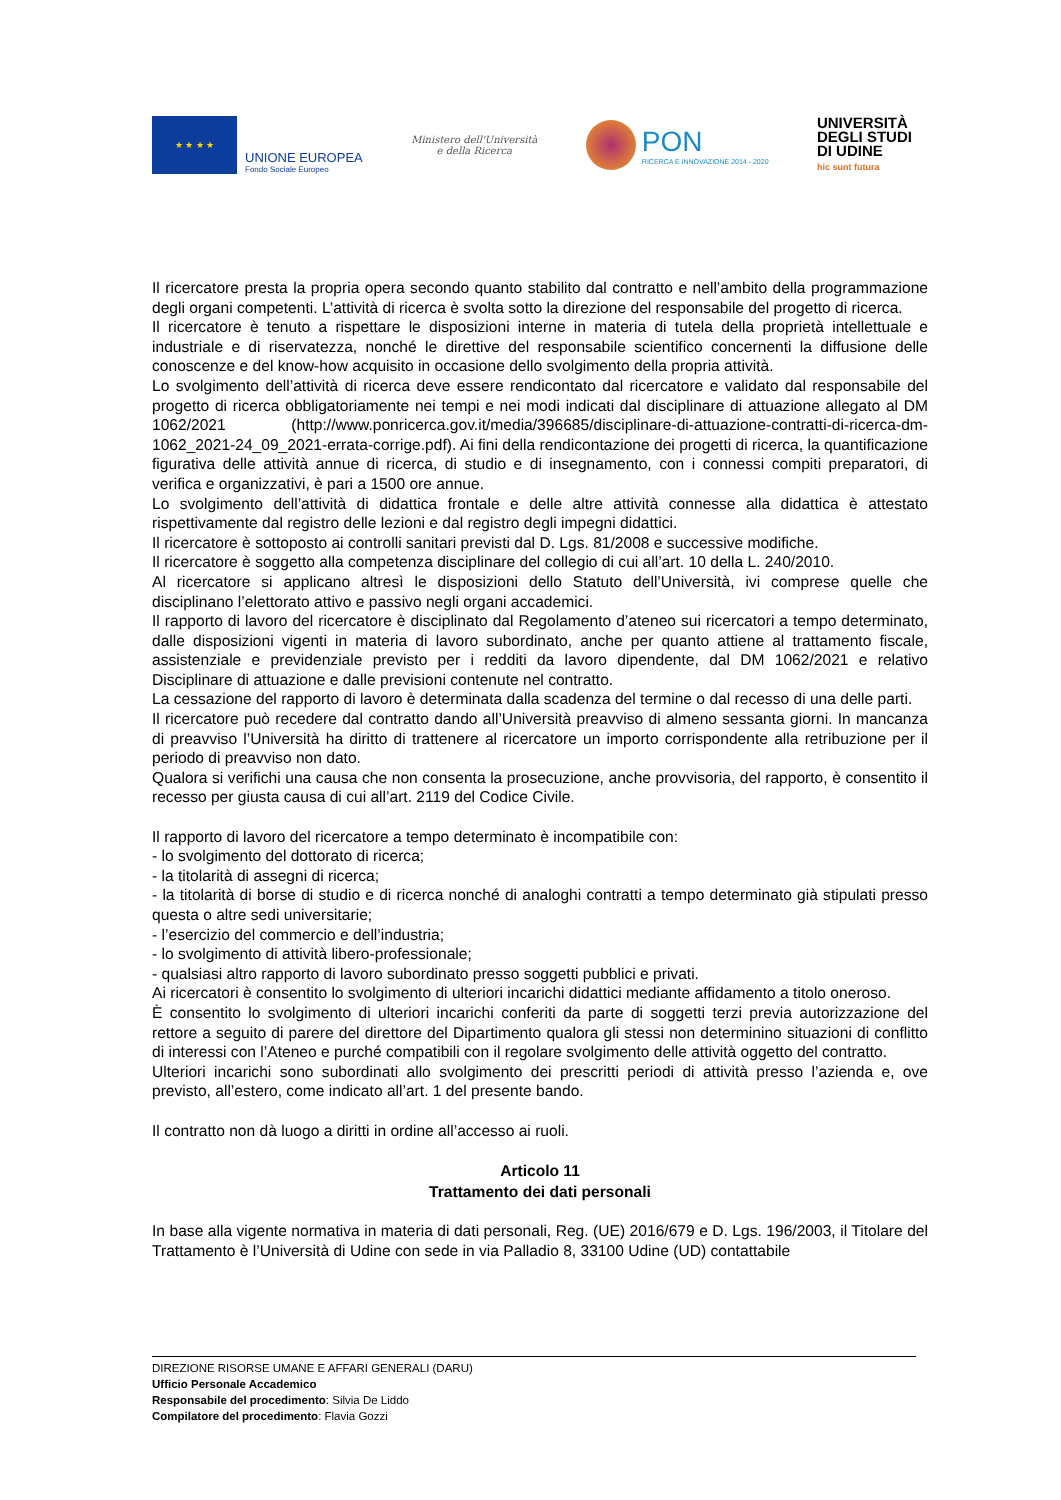★ ★ ★ ★
UNIONE EUROPEA
Fondo Sociale Europeo
Ministero dell'Università
e della Ricerca
PON
RICERCA E INNOVAZIONE 2014 - 2020
UNIVERSITÀ
DEGLI STUDI
DI UDINE
hic sunt futura
Il ricercatore presta la propria opera secondo quanto stabilito dal contratto e nell’ambito della programmazione degli organi competenti. L’attività di ricerca è svolta sotto la direzione del responsabile del progetto di ricerca.
Il ricercatore è tenuto a rispettare le disposizioni interne in materia di tutela della proprietà intellettuale e industriale e di riservatezza, nonché le direttive del responsabile scientifico concernenti la diffusione delle conoscenze e del know-how acquisito in occasione dello svolgimento della propria attività.
Lo svolgimento dell’attività di ricerca deve essere rendicontato dal ricercatore e validato dal responsabile del progetto di ricerca obbligatoriamente nei tempi e nei modi indicati dal disciplinare di attuazione allegato al DM 1062/2021 (http://www.ponricerca.gov.it/media/396685/disciplinare-di-attuazione-contratti-di-ricerca-dm-1062_2021-24_09_2021-errata-corrige.pdf). Ai fini della rendicontazione dei progetti di ricerca, la quantificazione figurativa delle attività annue di ricerca, di studio e di insegnamento, con i connessi compiti preparatori, di verifica e organizzativi, è pari a 1500 ore annue.
Lo svolgimento dell’attività di didattica frontale e delle altre attività connesse alla didattica è attestato rispettivamente dal registro delle lezioni e dal registro degli impegni didattici.
Il ricercatore è sottoposto ai controlli sanitari previsti dal D. Lgs. 81/2008 e successive modifiche.
Il ricercatore è soggetto alla competenza disciplinare del collegio di cui all’art. 10 della L. 240/2010.
Al ricercatore si applicano altresì le disposizioni dello Statuto dell’Università, ivi comprese quelle che disciplinano l’elettorato attivo e passivo negli organi accademici.
Il rapporto di lavoro del ricercatore è disciplinato dal Regolamento d’ateneo sui ricercatori a tempo determinato, dalle disposizioni vigenti in materia di lavoro subordinato, anche per quanto attiene al trattamento fiscale, assistenziale e previdenziale previsto per i redditi da lavoro dipendente, dal DM 1062/2021 e relativo Disciplinare di attuazione e dalle previsioni contenute nel contratto.
La cessazione del rapporto di lavoro è determinata dalla scadenza del termine o dal recesso di una delle parti.
Il ricercatore può recedere dal contratto dando all’Università preavviso di almeno sessanta giorni. In mancanza di preavviso l’Università ha diritto di trattenere al ricercatore un importo corrispondente alla retribuzione per il periodo di preavviso non dato.
Qualora si verifichi una causa che non consenta la prosecuzione, anche provvisoria, del rapporto, è consentito il recesso per giusta causa di cui all’art. 2119 del Codice Civile.
Il rapporto di lavoro del ricercatore a tempo determinato è incompatibile con:
- lo svolgimento del dottorato di ricerca;
- la titolarità di assegni di ricerca;
- la titolarità di borse di studio e di ricerca nonché di analoghi contratti a tempo determinato già stipulati presso questa o altre sedi universitarie;
- l’esercizio del commercio e dell’industria;
- lo svolgimento di attività libero-professionale;
- qualsiasi altro rapporto di lavoro subordinato presso soggetti pubblici e privati.
Ai ricercatori è consentito lo svolgimento di ulteriori incarichi didattici mediante affidamento a titolo oneroso.
È consentito lo svolgimento di ulteriori incarichi conferiti da parte di soggetti terzi previa autorizzazione del rettore a seguito di parere del direttore del Dipartimento qualora gli stessi non determinino situazioni di conflitto di interessi con l’Ateneo e purché compatibili con il regolare svolgimento delle attività oggetto del contratto.
Ulteriori incarichi sono subordinati allo svolgimento dei prescritti periodi di attività presso l’azienda e, ove previsto, all’estero, come indicato all’art. 1 del presente bando.
Il contratto non dà luogo a diritti in ordine all’accesso ai ruoli.
Articolo 11
Trattamento dei dati personali
In base alla vigente normativa in materia di dati personali, Reg. (UE) 2016/679 e D. Lgs. 196/2003, il Titolare del Trattamento è l’Università di Udine con sede in via Palladio 8, 33100 Udine (UD) contattabile
DIREZIONE RISORSE UMANE E AFFARI GENERALI (DARU)
Ufficio Personale Accademico
Responsabile del procedimento: Silvia De Liddo
Compilatore del procedimento: Flavia Gozzi